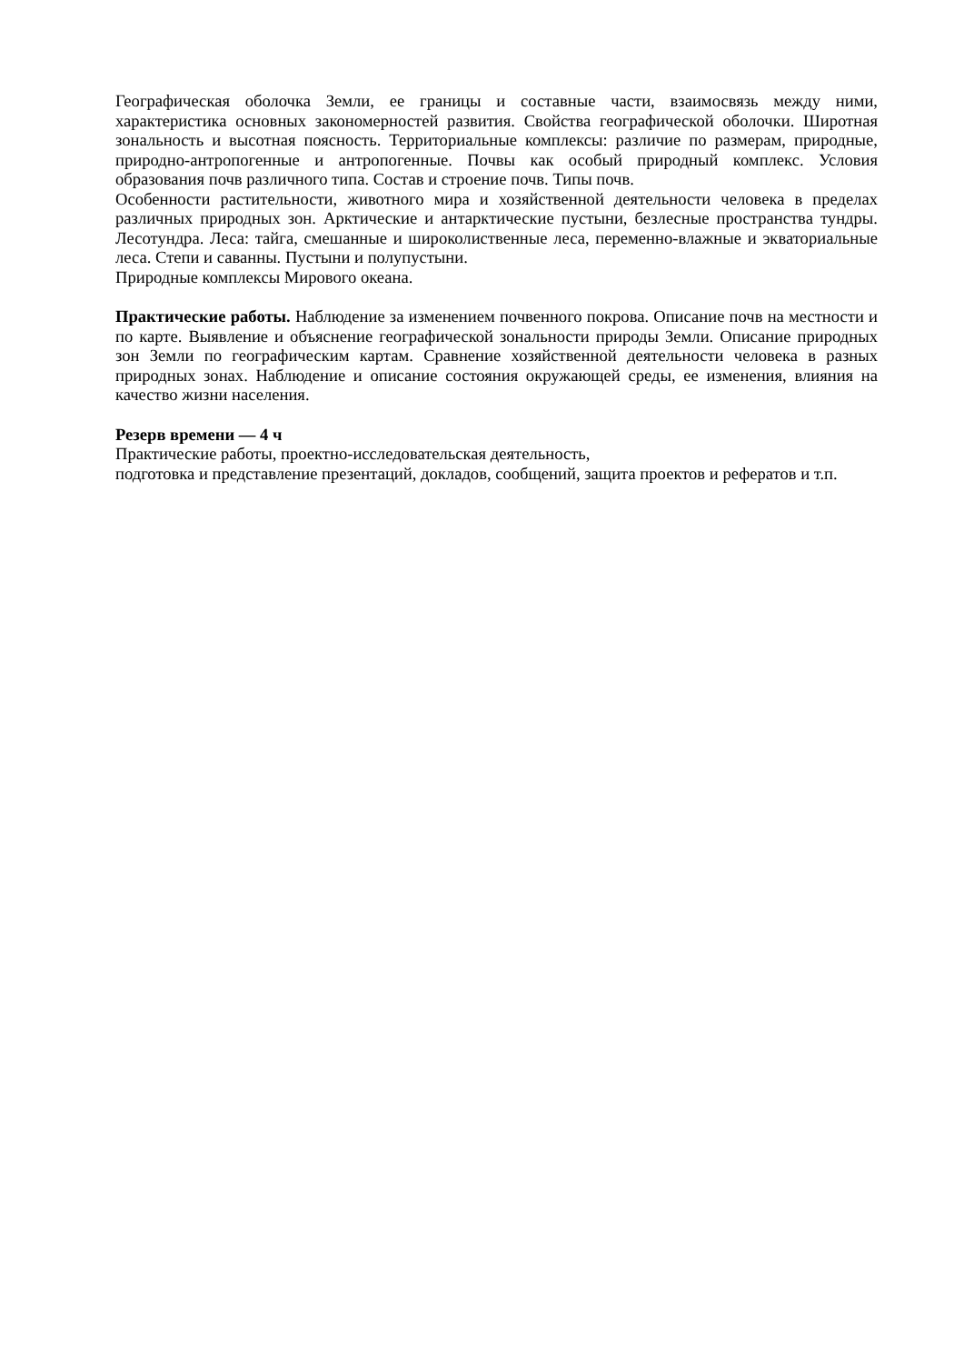Географическая оболочка Земли, ее границы и составные части, взаимосвязь между ними, характеристика основных закономерностей развития. Свойства географической оболочки. Широтная зональность и высотная поясность. Территориальные комплексы: различие по размерам, природные, природно-антропогенные и антропогенные. Почвы как особый природный комплекс. Условия образования почв различного типа. Состав и строение почв. Типы почв.
Особенности растительности, животного мира и хозяйственной деятельности человека в пределах различных природных зон. Арктические и антарктические пустыни, безлесные пространства тундры. Лесотундра. Леса: тайга, смешанные и широколиственные леса, переменно-влажные и экваториальные леса. Степи и саванны. Пустыни и полупустыни.
Природные комплексы Мирового океана.
Практические работы. Наблюдение за изменением почвенного покрова. Описание почв на местности и по карте. Выявление и объяснение географической зональности природы Земли. Описание природных зон Земли по географическим картам. Сравнение хозяйственной деятельности человека в разных природных зонах. Наблюдение и описание состояния окружающей среды, ее изменения, влияния на качество жизни населения.
Резерв времени — 4 ч
Практические работы, проектно-исследовательская деятельность,
подготовка и представление презентаций, докладов, сообщений, защита проектов и рефератов и т.п.